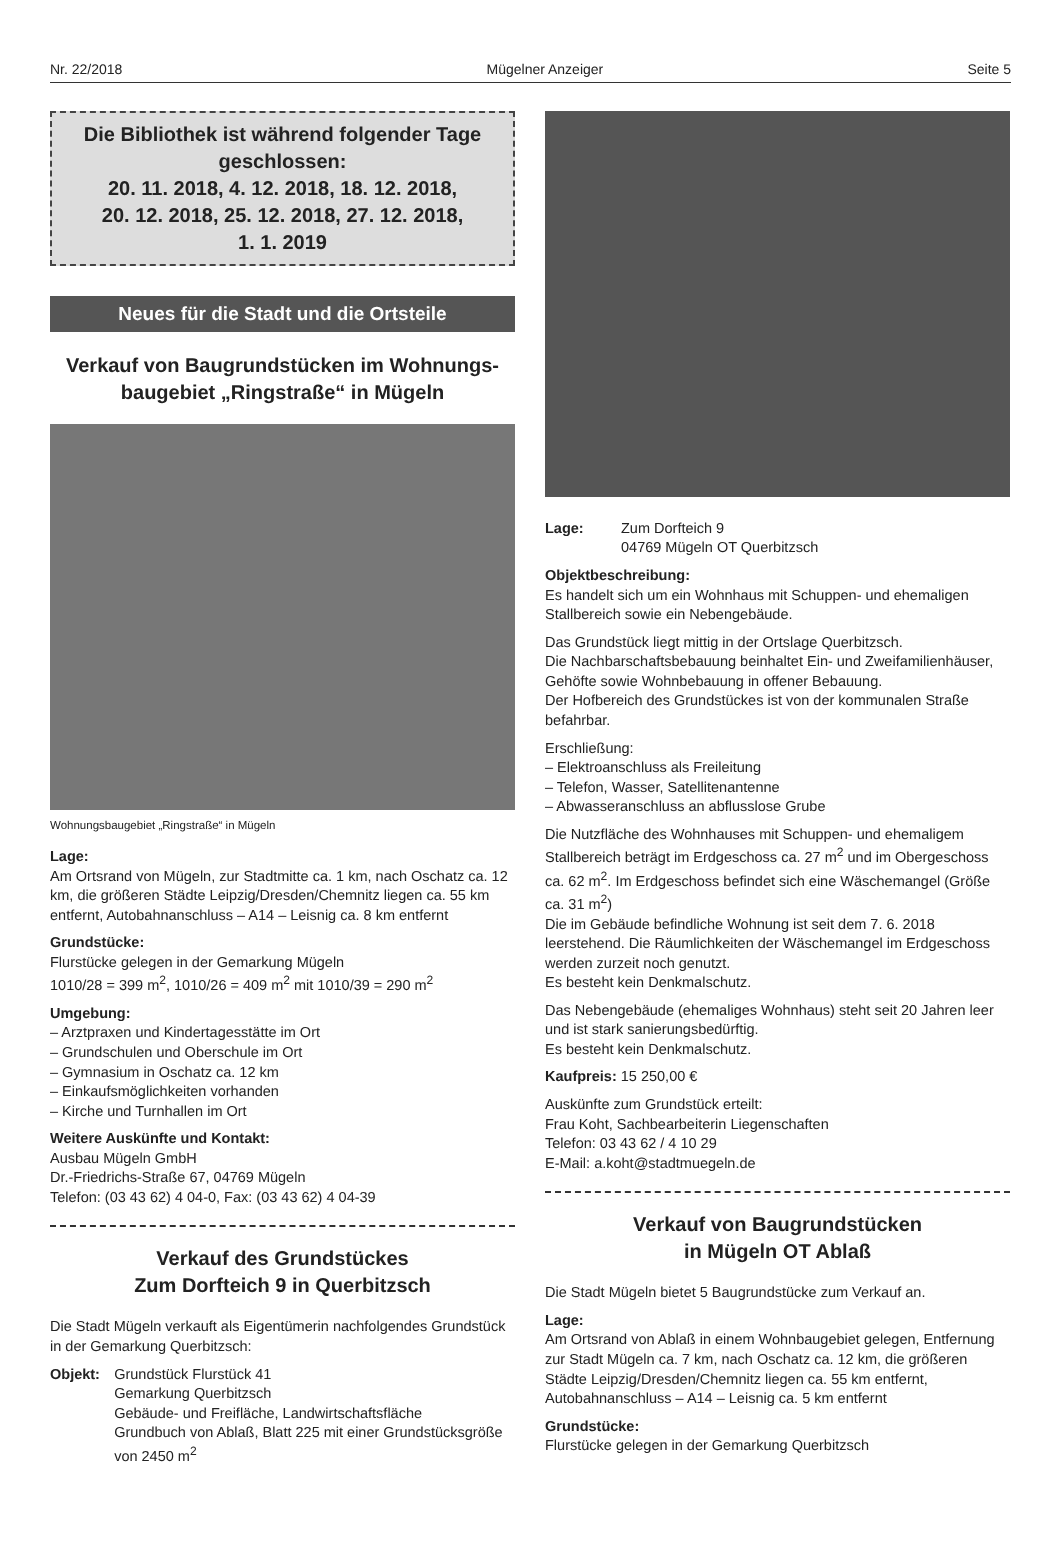Nr. 22/2018 Mügelner Anzeiger Seite 5
Die Bibliothek ist während folgender Tage geschlossen:
20. 11. 2018, 4. 12. 2018, 18. 12. 2018,
20. 12. 2018, 25. 12. 2018, 27. 12. 2018,
1. 1. 2019
Neues für die Stadt und die Ortsteile
Verkauf von Baugrundstücken im Wohnungs-baugebiet „Ringstraße“ in Mügeln
Wohnungsbaugebiet „Ringstraße“ in Mügeln
Lage:
Am Ortsrand von Mügeln, zur Stadtmitte ca. 1 km, nach Oschatz ca. 12 km, die größeren Städte Leipzig/Dresden/Chemnitz liegen ca. 55 km entfernt, Autobahnanschluss – A14 – Leisnig ca. 8 km entfernt
Grundstücke:
Flurstücke gelegen in der Gemarkung Mügeln
1010/28 = 399 m<sup>2</sup>, 1010/26 = 409 m<sup>2</sup> mit 1010/39 = 290 m<sup>2</sup>
Umgebung:
– Arztpraxen und Kindertagesstätte im Ort
– Grundschulen und Oberschule im Ort
– Gymnasium in Oschatz ca. 12 km
– Einkaufsmöglichkeiten vorhanden
– Kirche und Turnhallen im Ort
Weitere Auskünfte und Kontakt:
Ausbau Mügeln GmbH
Dr.-Friedrichs-Straße 67, 04769 Mügeln
Telefon: (03 43 62) 4 04-0, Fax: (03 43 62) 4 04-39
Verkauf des Grundstückes
Zum Dorfteich 9 in Querbitzsch
Die Stadt Mügeln verkauft als Eigentümerin nachfolgendes Grundstück in der Gemarkung Querbitzsch:
Objekt: Grundstück Flurstück 41
Gemarkung Querbitzsch
Gebäude- und Freifläche, Landwirtschaftsfläche
Grundbuch von Ablaß, Blatt 225 mit einer Grundstücksgröße von 2450 m<sup>2</sup>
Lage: Zum Dorfteich 9
04769 Mügeln OT Querbitzsch
Objektbeschreibung:
Es handelt sich um ein Wohnhaus mit Schuppen- und ehemaligen Stallbereich sowie ein Nebengebäude.
Das Grundstück liegt mittig in der Ortslage Querbitzsch.
Die Nachbarschaftsbebauung beinhaltet Ein- und Zweifamilienhäuser, Gehöfte sowie Wohnbebauung in offener Bebauung.
Der Hofbereich des Grundstückes ist von der kommunalen Straße befahrbar.
Erschließung:
– Elektroanschluss als Freileitung
– Telefon, Wasser, Satellitenantenne
– Abwasseranschluss an abflusslose Grube
Die Nutzfläche des Wohnhauses mit Schuppen- und ehemaligem Stallbereich beträgt im Erdgeschoss ca. 27 m<sup>2</sup> und im Obergeschoss ca. 62 m<sup>2</sup>. Im Erdgeschoss befindet sich eine Wäschemangel (Größe ca. 31 m<sup>2</sup>)
Die im Gebäude befindliche Wohnung ist seit dem 7. 6. 2018 leerstehend. Die Räumlichkeiten der Wäschemangel im Erdgeschoss werden zurzeit noch genutzt.
Es besteht kein Denkmalschutz.
Das Nebengebäude (ehemaliges Wohnhaus) steht seit 20 Jahren leer und ist stark sanierungsbedürftig.
Es besteht kein Denkmalschutz.
Kaufpreis: 15 250,00 €
Auskünfte zum Grundstück erteilt:
Frau Koht, Sachbearbeiterin Liegenschaften
Telefon: 03 43 62 / 4 10 29
E-Mail: a.koht@stadtmuegeln.de
Verkauf von Baugrundstücken
in Mügeln OT Ablaß
Die Stadt Mügeln bietet 5 Baugrundstücke zum Verkauf an.
Lage:
Am Ortsrand von Ablaß in einem Wohnbaugebiet gelegen, Entfernung zur Stadt Mügeln ca. 7 km, nach Oschatz ca. 12 km, die größeren Städte Leipzig/Dresden/Chemnitz liegen ca. 55 km entfernt, Autobahnanschluss – A14 – Leisnig ca. 5 km entfernt
Grundstücke:
Flurstücke gelegen in der Gemarkung Querbitzsch